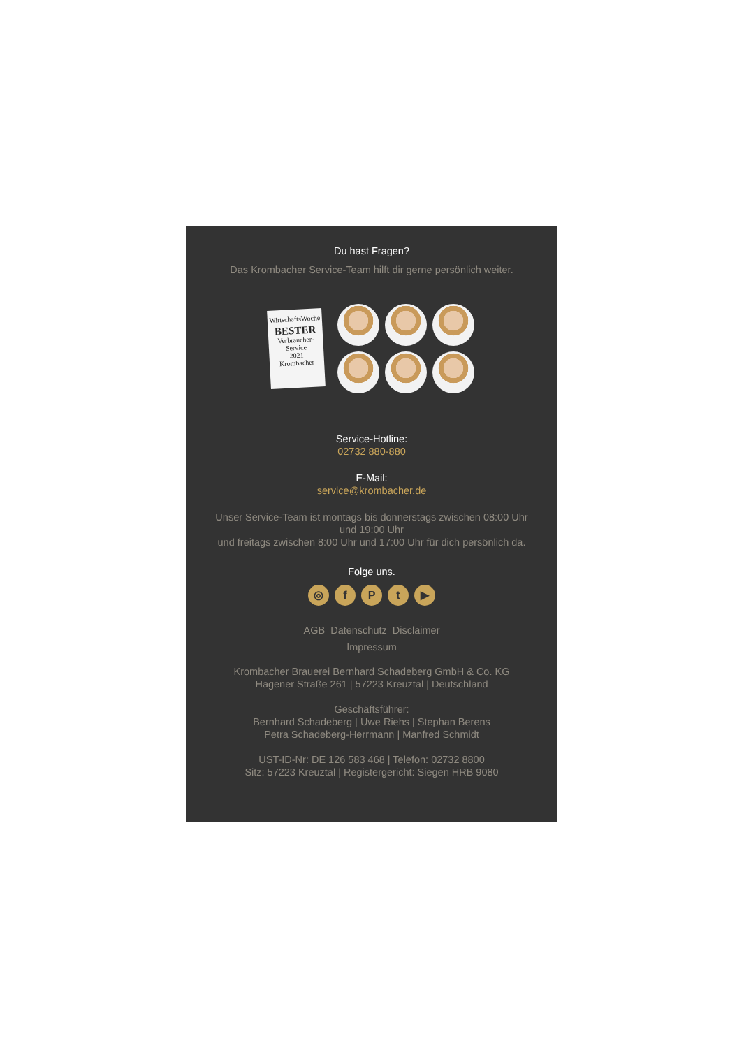Du hast Fragen?
Das Krombacher Service-Team hilft dir gerne persönlich weiter.
WirtschaftsWoche
BESTER
Verbraucher-Service
2021
Krombacher
Service-Hotline:
02732 880-880
E-Mail:
service@krombacher.de
Unser Service-Team ist montags bis donnerstags zwischen 08:00 Uhr und 19:00 Uhr
und freitags zwischen 8:00 Uhr und 17:00 Uhr für dich persönlich da.
Folge uns.
◎ f P t ▶
AGB Datenschutz Disclaimer
Impressum
Krombacher Brauerei Bernhard Schadeberg GmbH & Co. KG
Hagener Straße 261 | 57223 Kreuztal | Deutschland
Geschäftsführer:
Bernhard Schadeberg | Uwe Riehs | Stephan Berens
Petra Schadeberg-Herrmann | Manfred Schmidt
UST-ID-Nr: DE 126 583 468 | Telefon: 02732 8800
Sitz: 57223 Kreuztal | Registergericht: Siegen HRB 9080